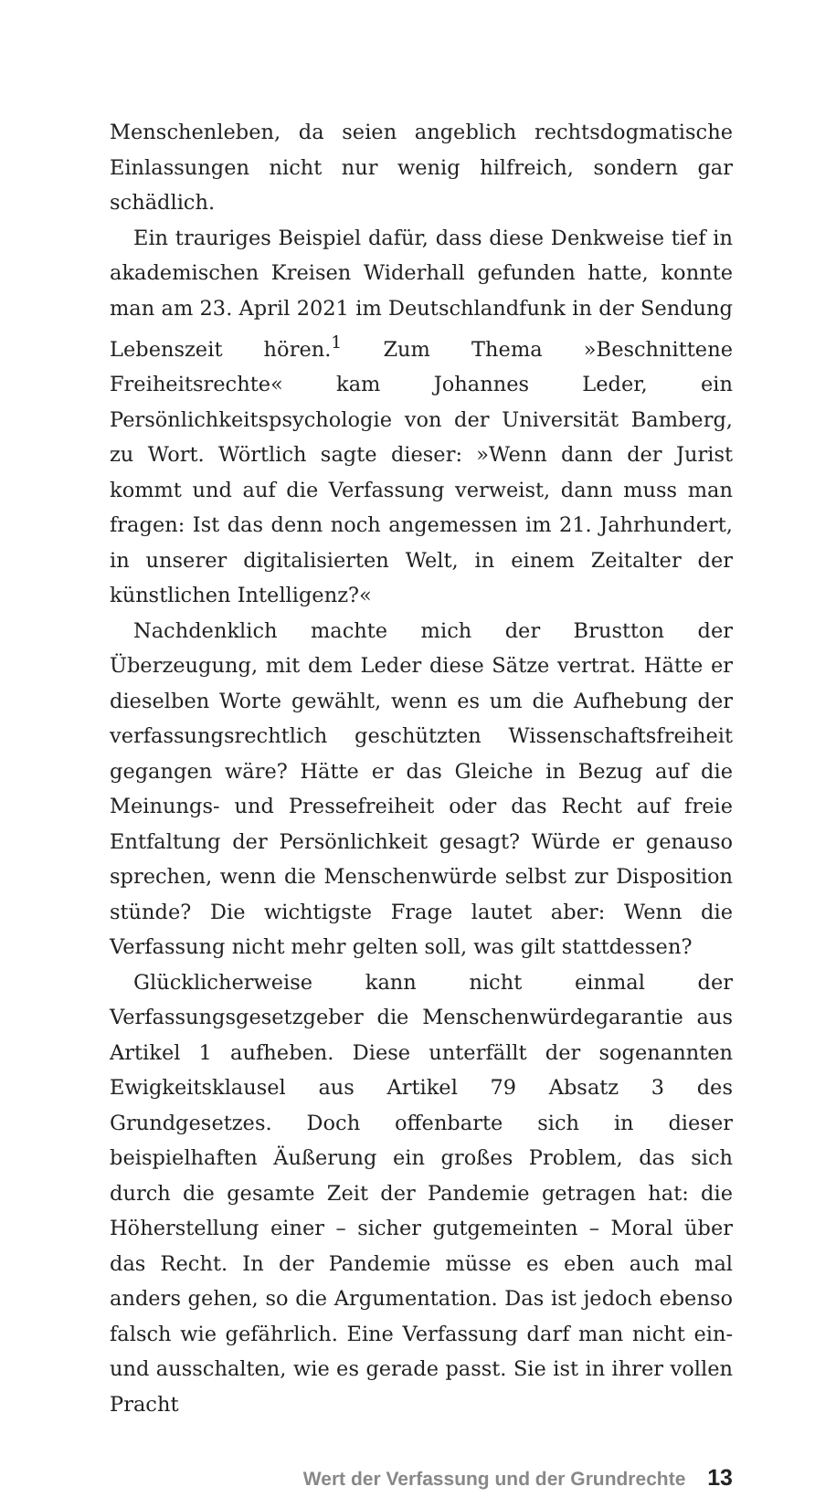Menschenleben, da seien angeblich rechtsdogmatische Einlassungen nicht nur wenig hilfreich, sondern gar schädlich.
Ein trauriges Beispiel dafür, dass diese Denkweise tief in akademischen Kreisen Widerhall gefunden hatte, konnte man am 23. April 2021 im Deutschlandfunk in der Sendung Lebenszeit hören.<sup>1</sup> Zum Thema »Beschnittene Freiheitsrechte« kam Johannes Leder, ein Persönlichkeitspsychologie von der Universität Bamberg, zu Wort. Wörtlich sagte dieser: »Wenn dann der Jurist kommt und auf die Verfassung verweist, dann muss man fragen: Ist das denn noch angemessen im 21. Jahrhundert, in unserer digitalisierten Welt, in einem Zeitalter der künstlichen Intelligenz?«
Nachdenklich machte mich der Brustton der Überzeugung, mit dem Leder diese Sätze vertrat. Hätte er dieselben Worte gewählt, wenn es um die Aufhebung der verfassungsrechtlich geschützten Wissenschaftsfreiheit gegangen wäre? Hätte er das Gleiche in Bezug auf die Meinungs- und Pressefreiheit oder das Recht auf freie Entfaltung der Persönlichkeit gesagt? Würde er genauso sprechen, wenn die Menschenwürde selbst zur Disposition stünde? Die wichtigste Frage lautet aber: Wenn die Verfassung nicht mehr gelten soll, was gilt stattdessen?
Glücklicherweise kann nicht einmal der Verfassungsgesetzgeber die Menschenwürdegarantie aus Artikel 1 aufheben. Diese unterfällt der sogenannten Ewigkeitsklausel aus Artikel 79 Absatz 3 des Grundgesetzes. Doch offenbarte sich in dieser beispielhaften Äußerung ein großes Problem, das sich durch die gesamte Zeit der Pandemie getragen hat: die Höherstellung einer – sicher gutgemeinten – Moral über das Recht. In der Pandemie müsse es eben auch mal anders gehen, so die Argumentation. Das ist jedoch ebenso falsch wie gefährlich. Eine Verfassung darf man nicht ein- und ausschalten, wie es gerade passt. Sie ist in ihrer vollen Pracht
Wert der Verfassung und der Grundrechte 13